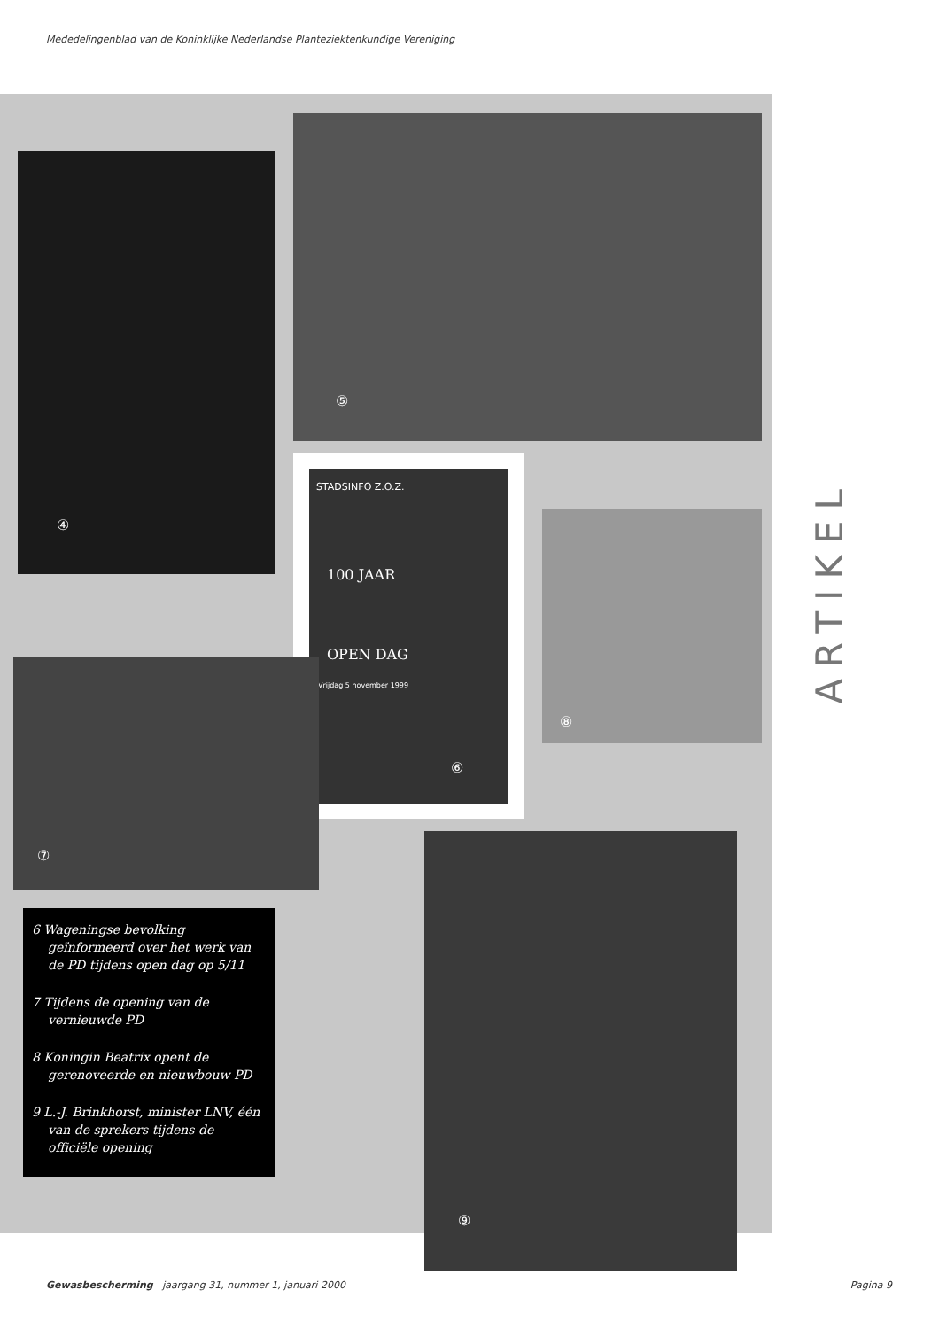Mededelingenblad van de Koninklijke Nederlandse Planteziektenkundige Vereniging
④
⑤
STADSINFO Z.O.Z.
100 JAAR
OPEN DAG
Vrijdag 5 november 1999
⑥
⑧
⑦
⑨
6 Wageningse bevolking geïnformeerd over het werk van de PD tijdens open dag op 5/11
7 Tijdens de opening van de vernieuwde PD
8 Koningin Beatrix opent de gerenoveerde en nieuwbouw PD
9 L.-J. Brinkhorst, minister LNV, één van de sprekers tijdens de officiële opening
ARTIKEL
Gewasbescherming jaargang 31, nummer 1, januari 2000 Pagina 9